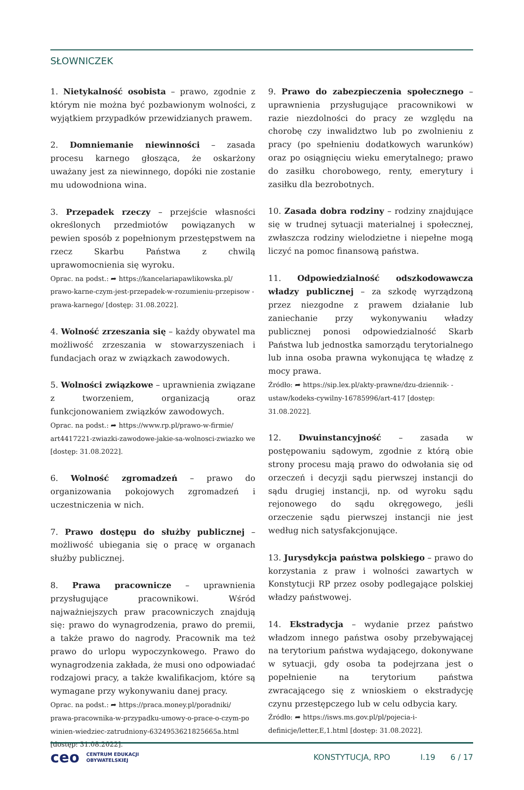SŁOWNICZEK
1. Nietykalność osobista – prawo, zgodnie z którym nie można być pozbawionym wolności, z wyjątkiem przypadków przewidzianych prawem.
2. Domniemanie niewinności – zasada procesu karnego głosząca, że oskarżony uważany jest za niewinnego, dopóki nie zostanie mu udowodniona wina.
3. Przepadek rzeczy – przejście własności określonych przedmiotów powiązanych w pewien sposób z popełnionym przestępstwem na rzecz Skarbu Państwa z chwilą uprawomocnienia się wyroku.
Oprac. na podst.: ➦ https://kancelariapawlikowska.pl/ prawo-karne-czym-jest-przepadek-w-rozumieniu-przepisow -prawa-karnego/ [dostęp: 31.08.2022].
4. Wolność zrzeszania się – każdy obywatel ma możliwość zrzeszania w stowarzyszeniach i fundacjach oraz w związkach zawodowych.
5. Wolności związkowe – uprawnienia związane z tworzeniem, organizacją oraz funkcjonowaniem związków zawodowych.
Oprac. na podst.: ➦ https://www.rp.pl/prawo-w-firmie/ art4417221-zwiazki-zawodowe-jakie-sa-wolnosci-zwiazko we [dostęp: 31.08.2022].
6. Wolność zgromadzeń – prawo do organizowania pokojowych zgromadzeń i uczestniczenia w nich.
7. Prawo dostępu do służby publicznej – możliwość ubiegania się o pracę w organach służby publicznej.
8. Prawa pracownicze – uprawnienia przysługujące pracownikowi. Wśród najważniejszych praw pracowniczych znajdują się: prawo do wynagrodzenia, prawo do premii, a także prawo do nagrody. Pracownik ma też prawo do urlopu wypoczynkowego. Prawo do wynagrodzenia zakłada, że musi ono odpowiadać rodzajowi pracy, a także kwalifikacjom, które są wymagane przy wykonywaniu danej pracy.
Oprac. na podst.: ➦ https://praca.money.pl/poradniki/ prawa-pracownika-w-przypadku-umowy-o-prace-o-czym-po winien-wiedziec-zatrudniony-6324953621825665a.html [dostęp: 31.08.2022].
9. Prawo do zabezpieczenia społecznego – uprawnienia przysługujące pracownikowi w razie niezdolności do pracy ze względu na chorobę czy inwalidztwo lub po zwolnieniu z pracy (po spełnieniu dodatkowych warunków) oraz po osiągnięciu wieku emerytalnego; prawo do zasiłku chorobowego, renty, emerytury i zasiłku dla bezrobotnych.
10. Zasada dobra rodziny – rodziny znajdujące się w trudnej sytuacji materialnej i społecznej, zwłaszcza rodziny wielodzietne i niepełne mogą liczyć na pomoc finansową państwa.
11. Odpowiedzialność odszkodowawcza władzy publicznej – za szkodę wyrządzoną przez niezgodne z prawem działanie lub zaniechanie przy wykonywaniu władzy publicznej ponosi odpowiedzialność Skarb Państwa lub jednostka samorządu terytorialnego lub inna osoba prawna wykonująca tę władzę z mocy prawa.
Źródło: ➦ https://sip.lex.pl/akty-prawne/dzu-dziennik- -ustaw/kodeks-cywilny-16785996/art-417 [dostęp: 31.08.2022].
12. Dwuinstancyjność – zasada w postępowaniu sądowym, zgodnie z którą obie strony procesu mają prawo do odwołania się od orzeczeń i decyzji sądu pierwszej instancji do sądu drugiej instancji, np. od wyroku sądu rejonowego do sądu okręgowego, jeśli orzeczenie sądu pierwszej instancji nie jest według nich satysfakcjonujące.
13. Jurysdykcja państwa polskiego – prawo do korzystania z praw i wolności zawartych w Konstytucji RP przez osoby podlegające polskiej władzy państwowej.
14. Ekstradycja – wydanie przez państwo władzom innego państwa osoby przebywającej na terytorium państwa wydającego, dokonywane w sytuacji, gdy osoba ta podejrzana jest o popełnienie na terytorium państwa zwracającego się z wnioskiem o ekstradycję czynu przestępczego lub w celu odbycia kary.
Źródło: ➦ https://isws.ms.gov.pl/pl/pojecia-i-definicje/letter,E,1.html [dostęp: 31.08.2022].
ceo CENTRUM EDUKACJI
OBYWATELSKIEJ KONSTYTUCJA, RPO I.19 6 / 17